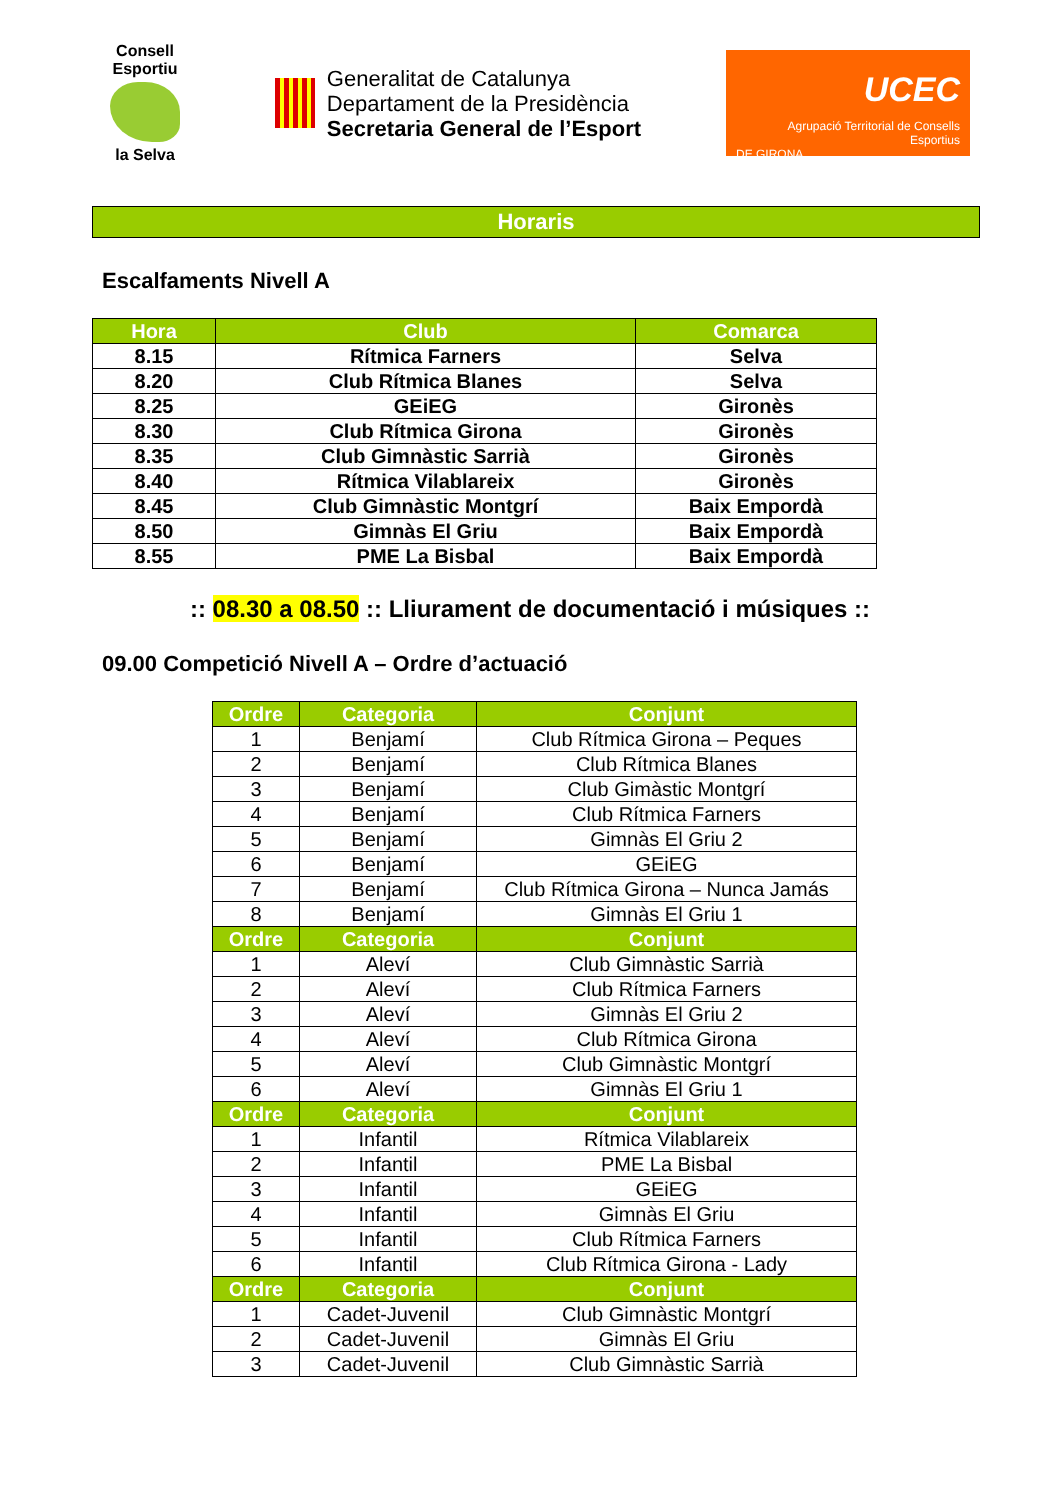Consell Esportiu
la Selva
Generalitat de Catalunya
Departament de la Presidència
Secretaria General de l’Esport
UCEC
Agrupació Territorial de Consells Esportius
DE GIRONA
Horaris
Escalfaments Nivell A
| Hora | Club | Comarca |
| --- | --- | --- |
| 8.15 | Rítmica Farners | Selva |
| 8.20 | Club Rítmica Blanes | Selva |
| 8.25 | GEiEG | Gironès |
| 8.30 | Club Rítmica Girona | Gironès |
| 8.35 | Club Gimnàstic Sarrià | Gironès |
| 8.40 | Rítmica Vilablareix | Gironès |
| 8.45 | Club Gimnàstic Montgrí | Baix Empordà |
| 8.50 | Gimnàs El Griu | Baix Empordà |
| 8.55 | PME La Bisbal | Baix Empordà |
:: 08.30 a 08.50 :: Lliurament de documentació i músiques ::
09.00 Competició Nivell A – Ordre d’actuació
| Ordre | Categoria | Conjunt |
| --- | --- | --- |
| 1 | Benjamí | Club Rítmica Girona – Peques |
| 2 | Benjamí | Club Rítmica Blanes |
| 3 | Benjamí | Club Gimàstic Montgrí |
| 4 | Benjamí | Club Rítmica Farners |
| 5 | Benjamí | Gimnàs El Griu 2 |
| 6 | Benjamí | GEiEG |
| 7 | Benjamí | Club Rítmica Girona – Nunca Jamás |
| 8 | Benjamí | Gimnàs El Griu 1 |
| Ordre | Categoria | Conjunt |
| 1 | Aleví | Club Gimnàstic Sarrià |
| 2 | Aleví | Club Rítmica Farners |
| 3 | Aleví | Gimnàs El Griu 2 |
| 4 | Aleví | Club Rítmica Girona |
| 5 | Aleví | Club Gimnàstic Montgrí |
| 6 | Aleví | Gimnàs El Griu 1 |
| Ordre | Categoria | Conjunt |
| 1 | Infantil | Rítmica Vilablareix |
| 2 | Infantil | PME La Bisbal |
| 3 | Infantil | GEiEG |
| 4 | Infantil | Gimnàs El Griu |
| 5 | Infantil | Club Rítmica Farners |
| 6 | Infantil | Club Rítmica Girona - Lady |
| Ordre | Categoria | Conjunt |
| 1 | Cadet-Juvenil | Club Gimnàstic Montgrí |
| 2 | Cadet-Juvenil | Gimnàs El Griu |
| 3 | Cadet-Juvenil | Club Gimnàstic Sarrià |